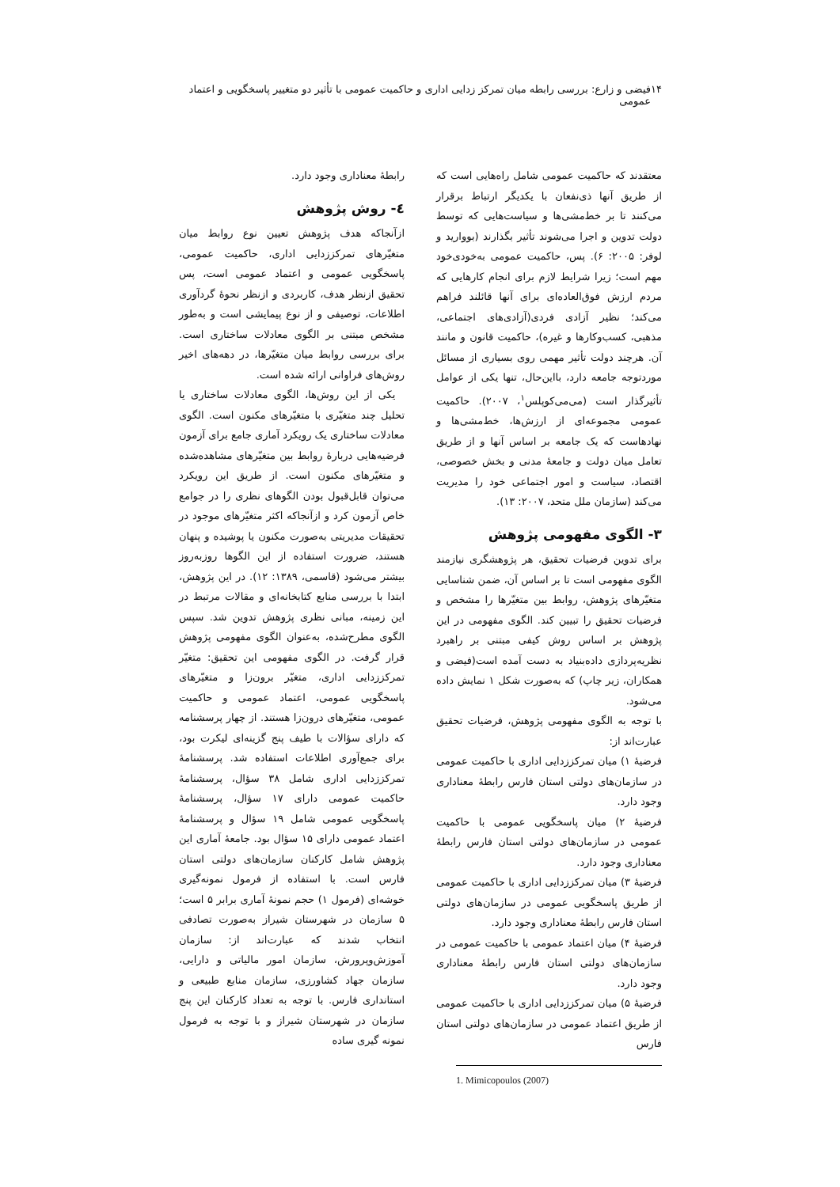۱۴ فیضی و زارع: بررسی رابطه میان تمرکز زدایی اداری و حاکمیت عمومی با تأثیر دو متغییر پاسخگویی و اعتماد عمومی
معتقدند که حاکمیت عمومی شامل راه‌هایی است که از طریق آنها ذی‌نفعان با یکدیگر ارتباط برقرار می‌کنند تا بر خط‌مشی‌ها و سیاست‌هایی که توسط دولت تدوین و اجرا می‌شوند تأثیر بگذارند (بووارید و لوفر: ۲۰۰۵: ۶). پس، حاکمیت عمومی به‌خودی‌خود مهم است؛ زیرا شرایط لازم برای انجام کارهایی که مردم ارزش فوق‌العاده‌ای برای آنها قائلند فراهم می‌کند؛ نظیر آزادی فردی(آزادی‌های اجتماعی، مذهبی، کسب‌وکارها و غیره)، حاکمیت قانون و مانند آن. هرچند دولت تأثیر مهمی روی بسیاری از مسائل موردتوجه جامعه دارد، بااین‌حال، تنها یکی از عوامل تأثیرگذار است (می‌می‌کوپلس<sup>۱</sup>، ۲۰۰۷). حاکمیت عمومی مجموعه‌ای از ارزش‌ها، خط‌مشی‌ها و نهادهاست که یک جامعه بر اساس آنها و از طریق تعامل میان دولت و جامعهٔ مدنی و بخش خصوصی، اقتصاد، سیاست و امور اجتماعی خود را مدیریت می‌کند (سازمان ملل متحد، ۲۰۰۷: ۱۳).
۳- الگوی مفهومی پژوهش
برای تدوین فرضیات تحقیق، هر پژوهشگری نیازمند الگوی مفهومی است تا بر اساس آن، ضمن شناسایی متغیّرهای پژوهش، روابط بین متغیّرها را مشخص و فرضیات تحقیق را تبیین کند. الگوی مفهومی در این پژوهش بر اساس روش کیفی مبتنی بر راهبرد نظریه‌پردازی داده‌بنیاد به دست آمده است(فیضی و همکاران، زیر چاپ) که به‌صورت شکل ۱ نمایش داده می‌شود.
با توجه به الگوی مفهومی پژوهش، فرضیات تحقیق عبارت‌اند از:
فرضیهٔ ۱) میان تمرکززدایی اداری با حاکمیت عمومی در سازمان‌های دولتی استان فارس رابطهٔ معناداری وجود دارد.
فرضیهٔ ۲) میان پاسخگویی عمومی با حاکمیت عمومی در سازمان‌های دولتی استان فارس رابطهٔ معناداری وجود دارد.
فرضیهٔ ۳) میان تمرکززدایی اداری با حاکمیت عمومی از طریق پاسخگویی عمومی در سازمان‌های دولتی استان فارس رابطهٔ معناداری وجود دارد.
فرضیهٔ ۴) میان اعتماد عمومی با حاکمیت عمومی در سازمان‌های دولتی استان فارس رابطهٔ معناداری وجود دارد.
فرضیهٔ ۵) میان تمرکززدایی اداری با حاکمیت عمومی از طریق اعتماد عمومی در سازمان‌های دولتی استان فارس
1. Mimicopoulos (2007)
رابطهٔ معناداری وجود دارد.
٤- روش پژوهش
ازآنجاکه هدف پژوهش تعیین نوع روابط میان متغیّرهای تمرکززدایی اداری، حاکمیت عمومی، پاسخگویی عمومی و اعتماد عمومی است، پس تحقیق ازنظر هدف، کاربردی و ازنظر نحوهٔ گردآوری اطلاعات، توصیفی و از نوع پیمایشی است و به‌طور مشخص مبتنی بر الگوی معادلات ساختاری است. برای بررسی روابط میان متغیّرها، در دهه‌های اخیر روش‌های فراوانی ارائه شده است.
یکی از این روش‌ها، الگوی معادلات ساختاری یا تحلیل چند متغیّری با متغیّرهای مکنون است. الگوی معادلات ساختاری یک رویکرد آماری جامع برای آزمون فرضیه‌هایی دربارهٔ روابط بین متغیّرهای مشاهده‌شده و متغیّرهای مکنون است. از طریق این رویکرد می‌توان قابل‌قبول بودن الگوهای نظری را در جوامع خاص آزمون کرد و ازآنجاکه اکثر متغیّرهای موجود در تحقیقات مدیریتی به‌صورت مکنون یا پوشیده و پنهان هستند، ضرورت استفاده از این الگوها روزبه‌روز بیشتر می‌شود (قاسمی، ۱۳۸۹: ۱۲). در این پژوهش، ابتدا با بررسی منابع کتابخانه‌ای و مقالات مرتبط در این زمینه، مبانی نظری پژوهش تدوین شد. سپس الگوی مطرح‌شده، به‌عنوان الگوی مفهومی پژوهش قرار گرفت. در الگوی مفهومی این تحقیق: متغیّر تمرکززدایی اداری، متغیّر برون‌زا و متغیّرهای پاسخگویی عمومی، اعتماد عمومی و حاکمیت عمومی، متغیّرهای درون‌زا هستند. از چهار پرسشنامه که دارای سؤالات با طیف پنج گزینه‌ای لیکرت بود، برای جمع‌آوری اطلاعات استفاده شد. پرسشنامهٔ تمرکززدایی اداری شامل ۳۸ سؤال، پرسشنامهٔ حاکمیت عمومی دارای ۱۷ سؤال، پرسشنامهٔ پاسخگویی عمومی شامل ۱۹ سؤال و پرسشنامهٔ اعتماد عمومی دارای ۱۵ سؤال بود. جامعهٔ آماری این پژوهش شامل کارکنان سازمان‌های دولتی استان فارس است. با استفاده از فرمول نمونه‌گیری خوشه‌ای (فرمول ۱) حجم نمونهٔ آماری برابر ۵ است؛ ۵ سازمان در شهرستان شیراز به‌صورت تصادفی انتخاب شدند که عبارت‌اند از: سازمان آموزش‌وپرورش، سازمان امور مالیاتی و دارایی، سازمان جهاد کشاورزی، سازمان منابع طبیعی و استانداری فارس. با توجه به تعداد کارکنان این پنج سازمان در شهرستان شیراز و با توجه به فرمول نمونه گیری ساده